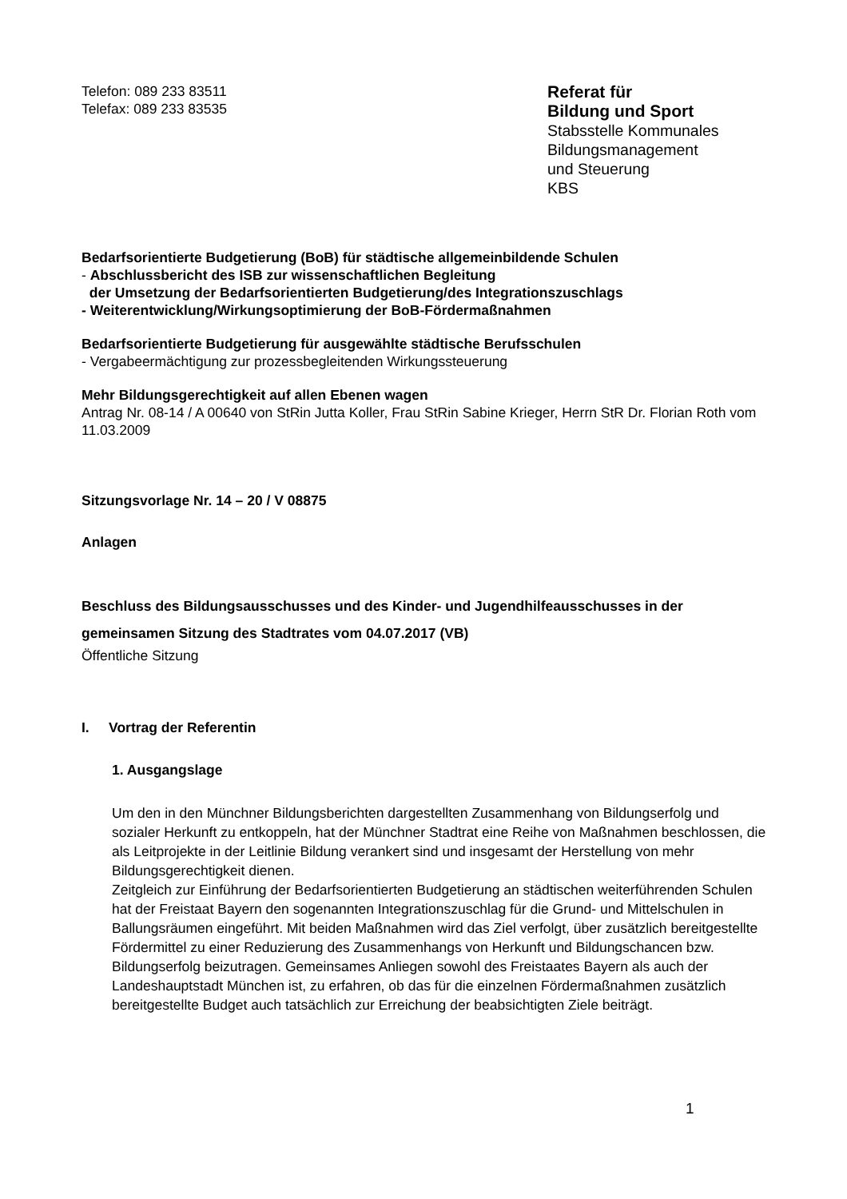Telefon: 089 233 83511
Telefax: 089 233 83535
Referat für
Bildung und Sport
Stabsstelle Kommunales
Bildungsmanagement
und Steuerung
KBS
Bedarfsorientierte Budgetierung (BoB) für städtische allgemeinbildende Schulen
- Abschlussbericht des ISB zur wissenschaftlichen Begleitung
der Umsetzung der Bedarfsorientierten Budgetierung/des Integrationszuschlags
- Weiterentwicklung/Wirkungsoptimierung der BoB-Fördermaßnahmen
Bedarfsorientierte Budgetierung für ausgewählte städtische Berufsschulen
- Vergabeermächtigung zur prozessbegleitenden Wirkungssteuerung
Mehr Bildungsgerechtigkeit auf allen Ebenen wagen
Antrag Nr. 08-14 / A 00640 von StRin Jutta Koller, Frau StRin Sabine Krieger, Herrn StR Dr. Florian Roth vom 11.03.2009
Sitzungsvorlage Nr. 14 – 20 / V 08875
Anlagen
Beschluss des Bildungsausschusses und des Kinder- und Jugendhilfeausschusses in der gemeinsamen Sitzung des Stadtrates vom 04.07.2017 (VB)
Öffentliche Sitzung
I. Vortrag der Referentin
1. Ausgangslage
Um den in den Münchner Bildungsberichten dargestellten Zusammenhang von Bildungserfolg und sozialer Herkunft zu entkoppeln, hat der Münchner Stadtrat eine Reihe von Maßnahmen beschlossen, die als Leitprojekte in der Leitlinie Bildung verankert sind und insgesamt der Herstellung von mehr Bildungsgerechtigkeit dienen.
Zeitgleich zur Einführung der Bedarfsorientierten Budgetierung an städtischen weiterführenden Schulen hat der Freistaat Bayern den sogenannten Integrationszuschlag für die Grund- und Mittelschulen in Ballungsräumen eingeführt. Mit beiden Maßnahmen wird das Ziel verfolgt, über zusätzlich bereitgestellte Fördermittel zu einer Reduzierung des Zusammenhangs von Herkunft und Bildungschancen bzw. Bildungserfolg beizutragen. Gemeinsames Anliegen sowohl des Freistaates Bayern als auch der Landeshauptstadt München ist, zu erfahren, ob das für die einzelnen Fördermaßnahmen zusätzlich bereitgestellte Budget auch tatsächlich zur Erreichung der beabsichtigten Ziele beiträgt.
1